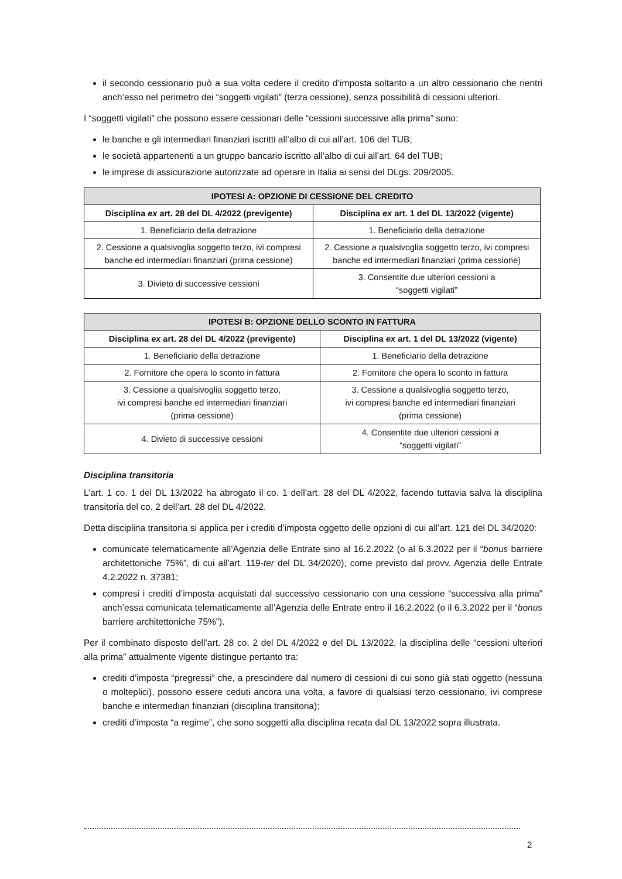il secondo cessionario può a sua volta cedere il credito d’imposta soltanto a un altro cessionario che rientri anch’esso nel perimetro dei “soggetti vigilati” (terza cessione), senza possibilità di cessioni ulteriori.
I “soggetti vigilati” che possono essere cessionari delle “cessioni successive alla prima” sono:
le banche e gli intermediari finanziari iscritti all’albo di cui all’art. 106 del TUB;
le società appartenenti a un gruppo bancario iscritto all’albo di cui all’art. 64 del TUB;
le imprese di assicurazione autorizzate ad operare in Italia ai sensi del DLgs. 209/2005.
| IPOTESI A: OPZIONE DI CESSIONE DEL CREDITO | |
| --- | --- |
| Disciplina ex art. 28 del DL 4/2022 (previgente) | Disciplina ex art. 1 del DL 13/2022 (vigente) |
| 1. Beneficiario della detrazione | 1. Beneficiario della detrazione |
| 2. Cessione a qualsivoglia soggetto terzo, ivi compresi banche ed intermediari finanziari (prima cessione) | 2. Cessione a qualsivoglia soggetto terzo, ivi compresi banche ed intermediari finanziari (prima cessione) |
| 3. Divieto di successive cessioni | 3. Consentite due ulteriori cessioni a “soggetti vigilati” |
| IPOTESI B: OPZIONE DELLO SCONTO IN FATTURA | |
| --- | --- |
| Disciplina ex art. 28 del DL 4/2022 (previgente) | Disciplina ex art. 1 del DL 13/2022 (vigente) |
| 1. Beneficiario della detrazione | 1. Beneficiario della detrazione |
| 2. Fornitore che opera lo sconto in fattura | 2. Fornitore che opera lo sconto in fattura |
| 3. Cessione a qualsivoglia soggetto terzo, ivi compresi banche ed intermediari finanziari (prima cessione) | 3. Cessione a qualsivoglia soggetto terzo, ivi compresi banche ed intermediari finanziari (prima cessione) |
| 4. Divieto di successive cessioni | 4. Consentite due ulteriori cessioni a “soggetti vigilati” |
Disciplina transitoria
L’art. 1 co. 1 del DL 13/2022 ha abrogato il co. 1 dell’art. 28 del DL 4/2022, facendo tuttavia salva la disciplina transitoria del co. 2 dell’art. 28 del DL 4/2022.
Detta disciplina transitoria si applica per i crediti d’imposta oggetto delle opzioni di cui all’art. 121 del DL 34/2020:
comunicate telematicamente all’Agenzia delle Entrate sino al 16.2.2022 (o al 6.3.2022 per il “bonus barriere architettoniche 75%”, di cui all’art. 119-ter del DL 34/2020), come previsto dal provv. Agenzia delle Entrate 4.2.2022 n. 37381;
compresi i crediti d’imposta acquistati dal successivo cessionario con una cessione “successiva alla prima” anch’essa comunicata telematicamente all’Agenzia delle Entrate entro il 16.2.2022 (o il 6.3.2022 per il “bonus barriere architettoniche 75%”).
Per il combinato disposto dell’art. 28 co. 2 del DL 4/2022 e del DL 13/2022, la disciplina delle “cessioni ulteriori alla prima” attualmente vigente distingue pertanto tra:
crediti d’imposta “pregressi” che, a prescindere dal numero di cessioni di cui sono già stati oggetto (nessuna o molteplici), possono essere ceduti ancora una volta, a favore di qualsiasi terzo cessionario, ivi comprese banche e intermediari finanziari (disciplina transitoria);
crediti d’imposta “a regime”, che sono soggetti alla disciplina recata dal DL 13/2022 sopra illustrata.
2